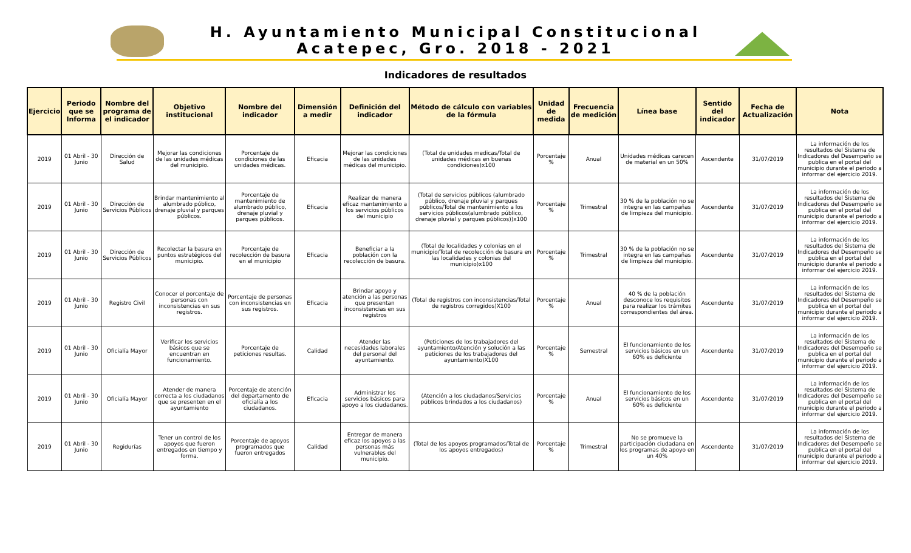H. Ayuntamiento Municipal Constitucional
Acatepec, Gro. 2018 - 2021
Indicadores de resultados
| Ejercicio | Periodo que se Informa | Nombre del programa de el indicador | Objetivo institucional | Nombre del indicador | Dimensión a medir | Definición del indicador | Método de cálculo con variables de la fórmula | Unidad de medida | Frecuencia de medición | Línea base | Sentido del indicador | Fecha de Actualización | Nota |
| --- | --- | --- | --- | --- | --- | --- | --- | --- | --- | --- | --- | --- | --- |
| 2019 | 01 Abril - 30 Junio | Dirección de Salud | Mejorar las condiciones de las unidades médicas del municipio. | Porcentaje de condiciones de las unidades médicas. | Eficacia | Mejorar las condiciones de las unidades médicas del municipio. | (Total de unidades medicas/Total de unidades médicas en buenas condiciones)x100 | Porcentaje % | Anual | Unidades médicas carecen de material en un 50% | Ascendente | 31/07/2019 | La información de los resultados del Sistema de Indicadores del Desempeño se publica en el portal del municipio durante el periodo a informar del ejercicio 2019. |
| 2019 | 01 Abril - 30 Junio | Dirección de Servicios Públicos | Brindar mantenimiento al alumbrado público, drenaje pluvial y parques públicos. | Porcentaje de mantenimiento de alumbrado público, drenaje pluvial y parques públicos. | Eficacia | Realizar de manera eficaz mantenimiento a los servicios públicos del municipio | (Total de servicios públicos (alumbrado público, drenaje pluvial y parques públicos/Total de mantenimiento a los servicios públicos(alumbrado público, drenaje pluvial y parques públicos))x100 | Porcentaje % | Trimestral | 30 % de la población no se integra en las campañas de limpieza del municipio. | Ascendente | 31/07/2019 | La información de los resultados del Sistema de Indicadores del Desempeño se publica en el portal del municipio durante el periodo a informar del ejercicio 2019. |
| 2019 | 01 Abril - 30 Junio | Dirección de Servicios Públicos | Recolectar la basura en puntos estratégicos del municipio. | Porcentaje de recolección de basura en el municipio | Eficacia | Beneficiar a la población con la recolección de basura. | (Total de localidades y colonias en el municipio/Total de recolección de basura en las localidades y colonias del municipio)x100 | Porcentaje % | Trimestral | 30 % de la población no se integra en las campañas de limpieza del municipio. | Ascendente | 31/07/2019 | La información de los resultados del Sistema de Indicadores del Desempeño se publica en el portal del municipio durante el periodo a informar del ejercicio 2019. |
| 2019 | 01 Abril - 30 Junio | Registro Civil | Conocer el porcentaje de personas con inconsistencias en sus registros. | Porcentaje de personas con inconsistencias en sus registros. | Eficacia | Brindar apoyo y atención a las personas que presentan inconsistencias en sus registros | (Total de registros con inconsistencias/Total de registros corregidos)X100 | Porcentaje % | Anual | 40 % de la población desconoce los requisitos para realizar los trámites correspondientes del área. | Ascendente | 31/07/2019 | La información de los resultados del Sistema de Indicadores del Desempeño se publica en el portal del municipio durante el periodo a informar del ejercicio 2019. |
| 2019 | 01 Abril - 30 Junio | Oficialía Mayor | Verificar los servicios básicos que se encuentran en funcionamiento. | Porcentaje de peticiones resultas. | Calidad | Atender las necesidades laborales del personal del ayuntamiento. | (Peticiones de los trabajadores del ayuntamiento/Atención y solución a las peticiones de los trabajadores del ayuntamiento)X100 | Porcentaje % | Semestral | El funcionamiento de los servicios básicos en un 60% es deficiente | Ascendente | 31/07/2019 | La información de los resultados del Sistema de Indicadores del Desempeño se publica en el portal del municipio durante el periodo a informar del ejercicio 2019. |
| 2019 | 01 Abril - 30 Junio | Oficialía Mayor | Atender de manera correcta a los ciudadanos que se presenten en el ayuntamiento | Porcentaje de atención del departamento de oficialía a los ciudadanos. | Eficacia | Administrar los servicios básicos para apoyo a los ciudadanos. | (Atención a los ciudadanos/Servicios públicos brindados a los ciudadanos) | Porcentaje % | Anual | El funcionamiento de los servicios básicos en un 60% es deficiente | Ascendente | 31/07/2019 | La información de los resultados del Sistema de Indicadores del Desempeño se publica en el portal del municipio durante el periodo a informar del ejercicio 2019. |
| 2019 | 01 Abril - 30 Junio | Regidurías | Tener un control de los apoyos que fueron entregados en tiempo y forma. | Porcentaje de apoyos programados que fueron entregados | Calidad | Entregar de manera eficaz los apoyos a las personas más vulnerables del municipio. | (Total de los apoyos programados/Total de los apoyos entregados) | Porcentaje % | Trimestral | No se promueve la participación ciudadana en los programas de apoyo en un 40% | Ascendente | 31/07/2019 | La información de los resultados del Sistema de Indicadores del Desempeño se publica en el portal del municipio durante el periodo a informar del ejercicio 2019. |